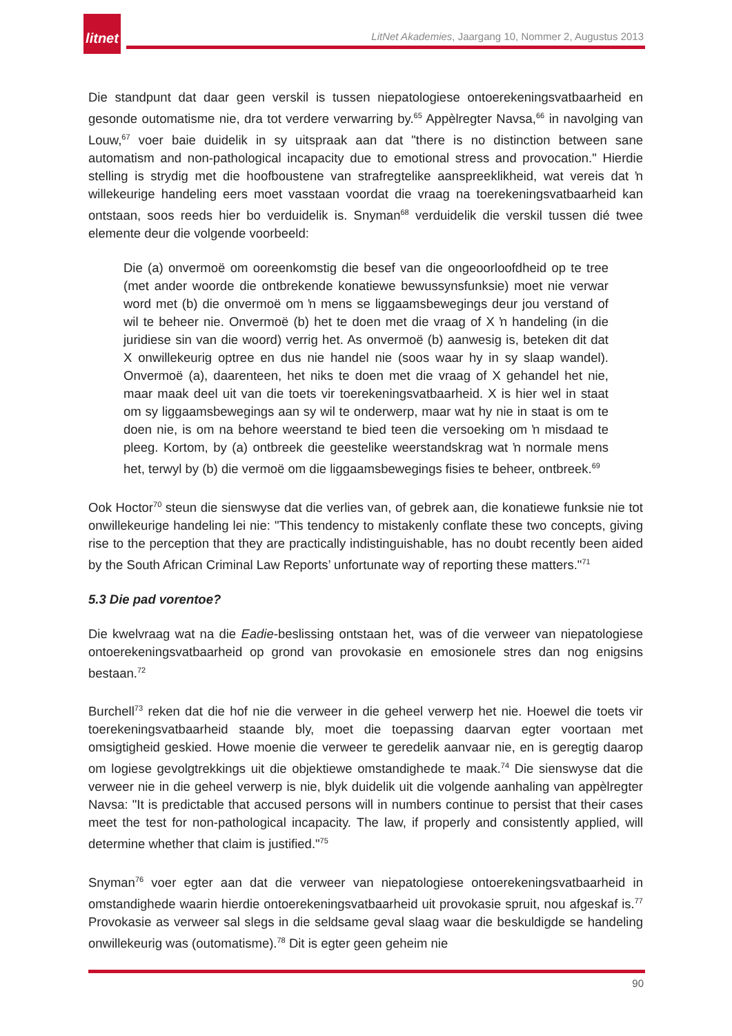litnet
LitNet Akademies, Jaargang 10, Nommer 2, Augustus 2013
Die standpunt dat daar geen verskil is tussen niepatologiese ontoerekeningsvatbaarheid en gesonde outomatisme nie, dra tot verdere verwarring by.<sup>65</sup> Appèlregter Navsa,<sup>66</sup> in navolging van Louw,<sup>67</sup> voer baie duidelik in sy uitspraak aan dat "there is no distinction between sane automatism and non-pathological incapacity due to emotional stress and provocation." Hierdie stelling is strydig met die hoofboustene van strafregtelike aanspreeklikheid, wat vereis dat ŉ willekeurige handeling eers moet vasstaan voordat die vraag na toerekeningsvatbaarheid kan ontstaan, soos reeds hier bo verduidelik is. Snyman<sup>68</sup> verduidelik die verskil tussen dié twee elemente deur die volgende voorbeeld:
Die (a) onvermoë om ooreenkomstig die besef van die ongeoorloofdheid op te tree (met ander woorde die ontbrekende konatiewe bewussynsfunksie) moet nie verwar word met (b) die onvermoë om ŉ mens se liggaamsbewegings deur jou verstand of wil te beheer nie. Onvermoë (b) het te doen met die vraag of X ŉ handeling (in die juridiese sin van die woord) verrig het. As onvermoë (b) aanwesig is, beteken dit dat X onwillekeurig optree en dus nie handel nie (soos waar hy in sy slaap wandel). Onvermoë (a), daarenteen, het niks te doen met die vraag of X gehandel het nie, maar maak deel uit van die toets vir toerekeningsvatbaarheid. X is hier wel in staat om sy liggaamsbewegings aan sy wil te onderwerp, maar wat hy nie in staat is om te doen nie, is om na behore weerstand te bied teen die versoeking om ŉ misdaad te pleeg. Kortom, by (a) ontbreek die geestelike weerstandskrag wat ŉ normale mens het, terwyl by (b) die vermoë om die liggaamsbewegings fisies te beheer, ontbreek.<sup>69</sup>
Ook Hoctor<sup>70</sup> steun die sienswyse dat die verlies van, of gebrek aan, die konatiewe funksie nie tot onwillekeurige handeling lei nie: "This tendency to mistakenly conflate these two concepts, giving rise to the perception that they are practically indistinguishable, has no doubt recently been aided by the South African Criminal Law Reports’ unfortunate way of reporting these matters."<sup>71</sup>
5.3 Die pad vorentoe?
Die kwelvraag wat na die Eadie-beslissing ontstaan het, was of die verweer van niepatologiese ontoerekeningsvatbaarheid op grond van provokasie en emosionele stres dan nog enigsins bestaan.<sup>72</sup>
Burchell<sup>73</sup> reken dat die hof nie die verweer in die geheel verwerp het nie. Hoewel die toets vir toerekeningsvatbaarheid staande bly, moet die toepassing daarvan egter voortaan met omsigtigheid geskied. Howe moenie die verweer te geredelik aanvaar nie, en is geregtig daarop om logiese gevolgtrekkings uit die objektiewe omstandighede te maak.<sup>74</sup> Die sienswyse dat die verweer nie in die geheel verwerp is nie, blyk duidelik uit die volgende aanhaling van appèlregter Navsa: "It is predictable that accused persons will in numbers continue to persist that their cases meet the test for non-pathological incapacity. The law, if properly and consistently applied, will determine whether that claim is justified."<sup>75</sup>
Snyman<sup>76</sup> voer egter aan dat die verweer van niepatologiese ontoerekeningsvatbaarheid in omstandighede waarin hierdie ontoerekeningsvatbaarheid uit provokasie spruit, nou afgeskaf is.<sup>77</sup> Provokasie as verweer sal slegs in die seldsame geval slaag waar die beskuldigde se handeling onwillekeurig was (outomatisme).<sup>78</sup> Dit is egter geen geheim nie
90